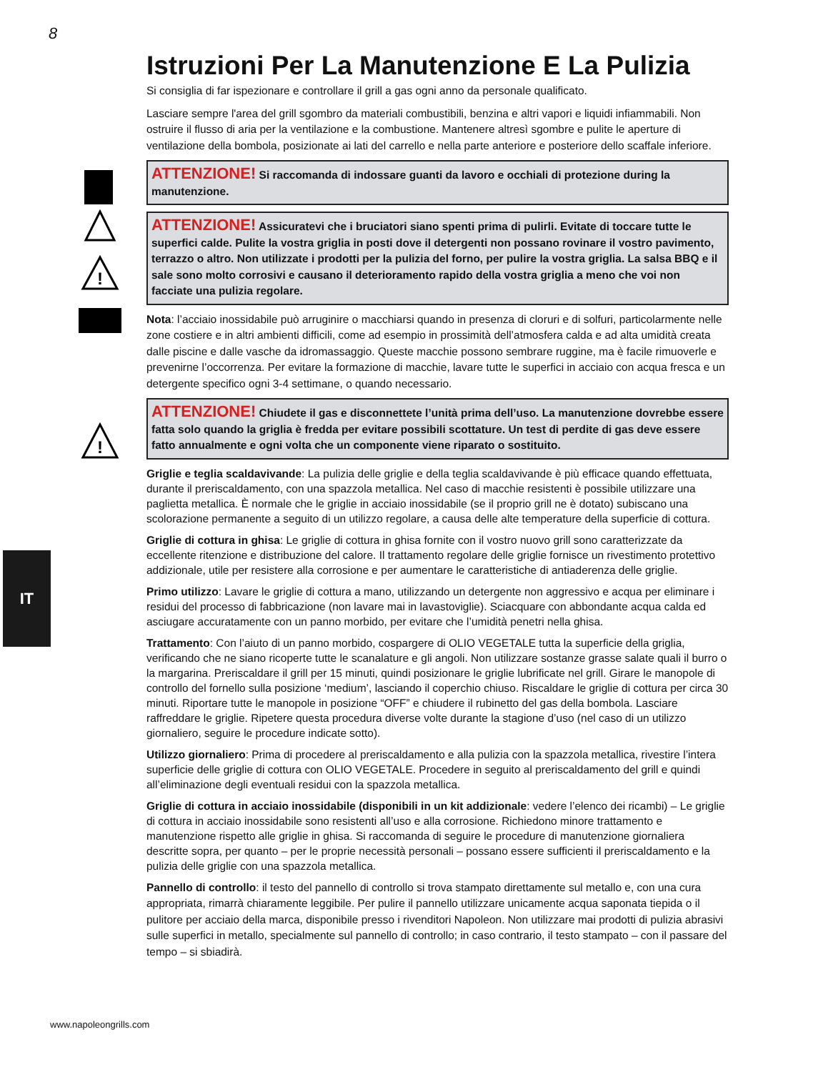8
!
!
IT
Istruzioni Per La Manutenzione E La Pulizia
Si consiglia di far ispezionare e controllare il grill a gas ogni anno da personale qualificato.
Lasciare sempre l'area del grill sgombro da materiali combustibili, benzina e altri vapori e liquidi infiammabili. Non ostruire il flusso di aria per la ventilazione e la combustione. Mantenere altresì sgombre e pulite le aperture di ventilazione della bombola, posizionate ai lati del carrello e nella parte anteriore e posteriore dello scaffale inferiore.
ATTENZIONE! Si raccomanda di indossare guanti da lavoro e occhiali di protezione during la manutenzione.
ATTENZIONE! Assicuratevi che i bruciatori siano spenti prima di pulirli. Evitate di toccare tutte le superfici calde. Pulite la vostra griglia in posti dove il detergenti non possano rovinare il vostro pavimento, terrazzo o altro. Non utilizzate i prodotti per la pulizia del forno, per pulire la vostra griglia. La salsa BBQ e il sale sono molto corrosivi e causano il deterioramento rapido della vostra griglia a meno che voi non facciate una pulizia regolare.
Nota: l’acciaio inossidabile può arruginire o macchiarsi quando in presenza di cloruri e di solfuri, particolarmente nelle zone costiere e in altri ambienti difficili, come ad esempio in prossimità dell’atmosfera calda e ad alta umidità creata dalle piscine e dalle vasche da idromassaggio. Queste macchie possono sembrare ruggine, ma è facile rimuoverle e prevenirne l’occorrenza. Per evitare la formazione di macchie, lavare tutte le superfici in acciaio con acqua fresca e un detergente specifico ogni 3-4 settimane, o quando necessario.
ATTENZIONE! Chiudete il gas e disconnettete l’unità prima dell’uso. La manutenzione dovrebbe essere fatta solo quando la griglia è fredda per evitare possibili scottature. Un test di perdite di gas deve essere fatto annualmente e ogni volta che un componente viene riparato o sostituito.
Griglie e teglia scaldavivande: La pulizia delle griglie e della teglia scaldavivande è più efficace quando effettuata, durante il preriscaldamento, con una spazzola metallica. Nel caso di macchie resistenti è possibile utilizzare una paglietta metallica. È normale che le griglie in acciaio inossidabile (se il proprio grill ne è dotato) subiscano una scolorazione permanente a seguito di un utilizzo regolare, a causa delle alte temperature della superficie di cottura.
Griglie di cottura in ghisa: Le griglie di cottura in ghisa fornite con il vostro nuovo grill sono caratterizzate da eccellente ritenzione e distribuzione del calore. Il trattamento regolare delle griglie fornisce un rivestimento protettivo addizionale, utile per resistere alla corrosione e per aumentare le caratteristiche di antiaderenza delle griglie.
Primo utilizzo: Lavare le griglie di cottura a mano, utilizzando un detergente non aggressivo e acqua per eliminare i residui del processo di fabbricazione (non lavare mai in lavastoviglie). Sciacquare con abbondante acqua calda ed asciugare accuratamente con un panno morbido, per evitare che l’umidità penetri nella ghisa.
Trattamento: Con l’aiuto di un panno morbido, cospargere di OLIO VEGETALE tutta la superficie della griglia, verificando che ne siano ricoperte tutte le scanalature e gli angoli. Non utilizzare sostanze grasse salate quali il burro o la margarina. Preriscaldare il grill per 15 minuti, quindi posizionare le griglie lubrificate nel grill. Girare le manopole di controllo del fornello sulla posizione ‘medium’, lasciando il coperchio chiuso. Riscaldare le griglie di cottura per circa 30 minuti. Riportare tutte le manopole in posizione “OFF” e chiudere il rubinetto del gas della bombola. Lasciare raffreddare le griglie. Ripetere questa procedura diverse volte durante la stagione d’uso (nel caso di un utilizzo giornaliero, seguire le procedure indicate sotto).
Utilizzo giornaliero: Prima di procedere al preriscaldamento e alla pulizia con la spazzola metallica, rivestire l’intera superficie delle griglie di cottura con OLIO VEGETALE. Procedere in seguito al preriscaldamento del grill e quindi all’eliminazione degli eventuali residui con la spazzola metallica.
Griglie di cottura in acciaio inossidabile (disponibili in un kit addizionale: vedere l’elenco dei ricambi) – Le griglie di cottura in acciaio inossidabile sono resistenti all’uso e alla corrosione. Richiedono minore trattamento e manutenzione rispetto alle griglie in ghisa. Si raccomanda di seguire le procedure di manutenzione giornaliera descritte sopra, per quanto – per le proprie necessità personali – possano essere sufficienti il preriscaldamento e la pulizia delle griglie con una spazzola metallica.
Pannello di controllo: il testo del pannello di controllo si trova stampato direttamente sul metallo e, con una cura appropriata, rimarrà chiaramente leggibile. Per pulire il pannello utilizzare unicamente acqua saponata tiepida o il pulitore per acciaio della marca, disponibile presso i rivenditori Napoleon. Non utilizzare mai prodotti di pulizia abrasivi sulle superfici in metallo, specialmente sul pannello di controllo; in caso contrario, il testo stampato – con il passare del tempo – si sbiadirà.
www.napoleongrills.com